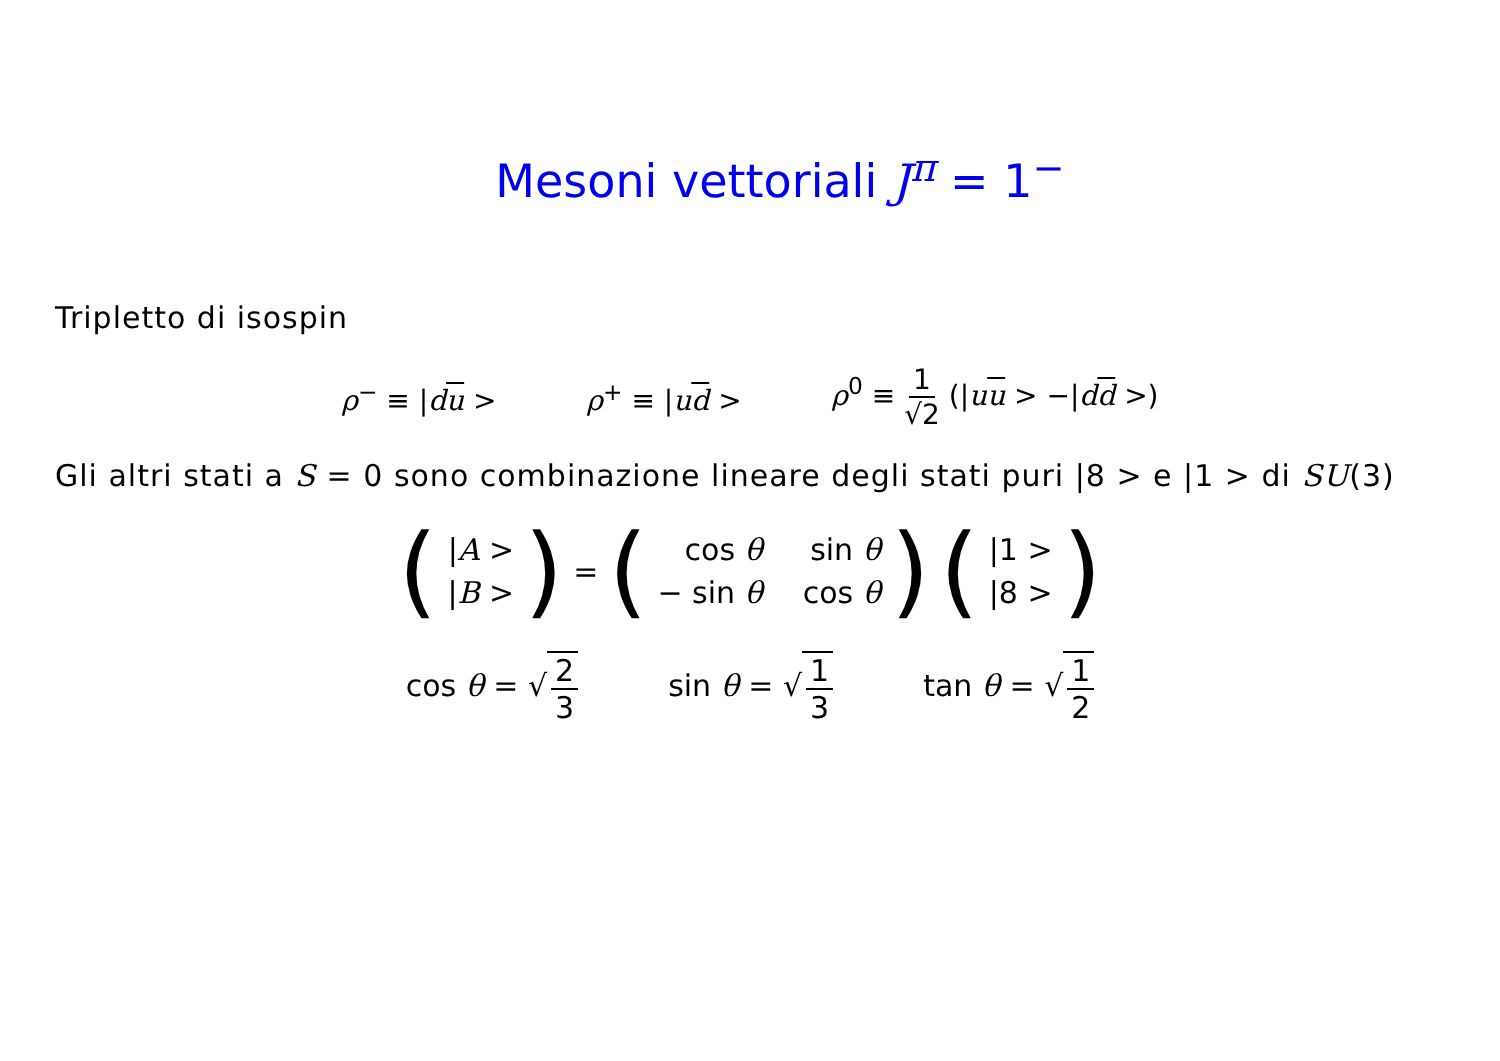Mesoni vettoriali J<sup>π</sup> = 1<sup>−</sup>
Tripletto di isospin
ρ<sup>−</sup> ≡ |du > ρ<sup>+</sup> ≡ |ud > ρ<sup>0</sup> ≡ 1 √2 (|uu > −|dd >)
Gli altri stati a S = 0 sono combinazione lineare degli stati puri |8 > e |1 > di SU(3)
(|A > |B >) = (cos θ sin θ − sin θ cos θ) (|1 > |8 >)
cos θ = √ 2 3 sin θ = √ 1 3 tan θ = √ 1 2